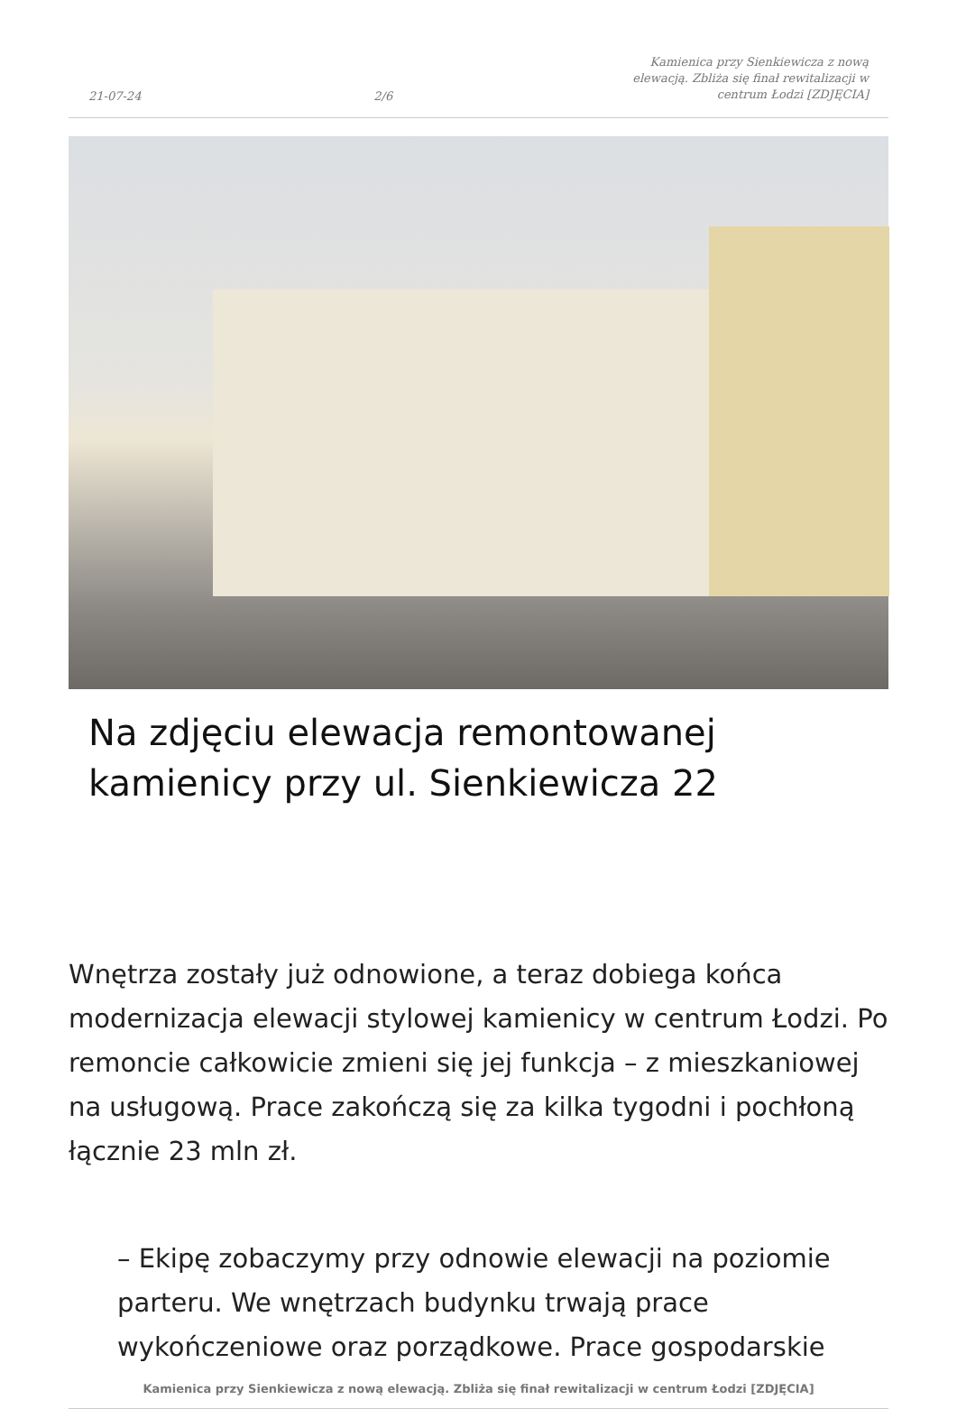21-07-24 2/6 Kamienica przy Sienkiewicza z nową elewacją. Zbliża się finał rewitalizacji w centrum Łodzi [ZDJĘCIA]
Na zdjęciu elewacja remontowanej kamienicy przy ul. Sienkiewicza 22
Wnętrza zostały już odnowione, a teraz dobiega końca modernizacja elewacji stylowej kamienicy w centrum Łodzi. Po remoncie całkowicie zmieni się jej funkcja – z mieszkaniowej na usługową. Prace zakończą się za kilka tygodni i pochłoną łącznie 23 mln zł.
– Ekipę zobaczymy przy odnowie elewacji na poziomie parteru. We wnętrzach budynku trwają prace wykończeniowe oraz porządkowe. Prace gospodarskie
Kamienica przy Sienkiewicza z nową elewacją. Zbliża się finał rewitalizacji w centrum Łodzi [ZDJĘCIA]